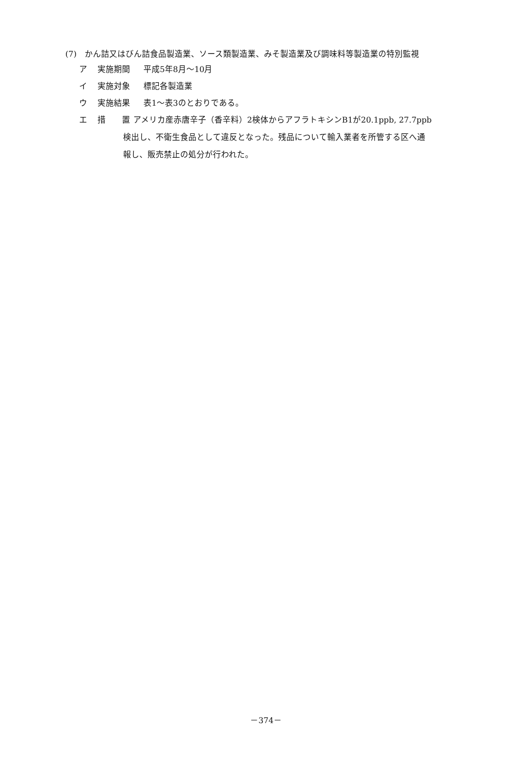(7)　かん詰又はびん詰食品製造業、ソース類製造業、みそ製造業及び調味料等製造業の特別監視
ア 実施期間 平成5年8月～10月
イ 実施対象 標記各製造業
ウ 実施結果 表1～表3のとおりである。
エ 措　　置 アメリカ産赤唐辛子（香辛料）2検体からアフラトキシンB1が20.1ppb, 27.7ppb
検出し、不衛生食品として違反となった。残品について輸入業者を所管する区へ通
報し、販売禁止の処分が行われた。
－374－